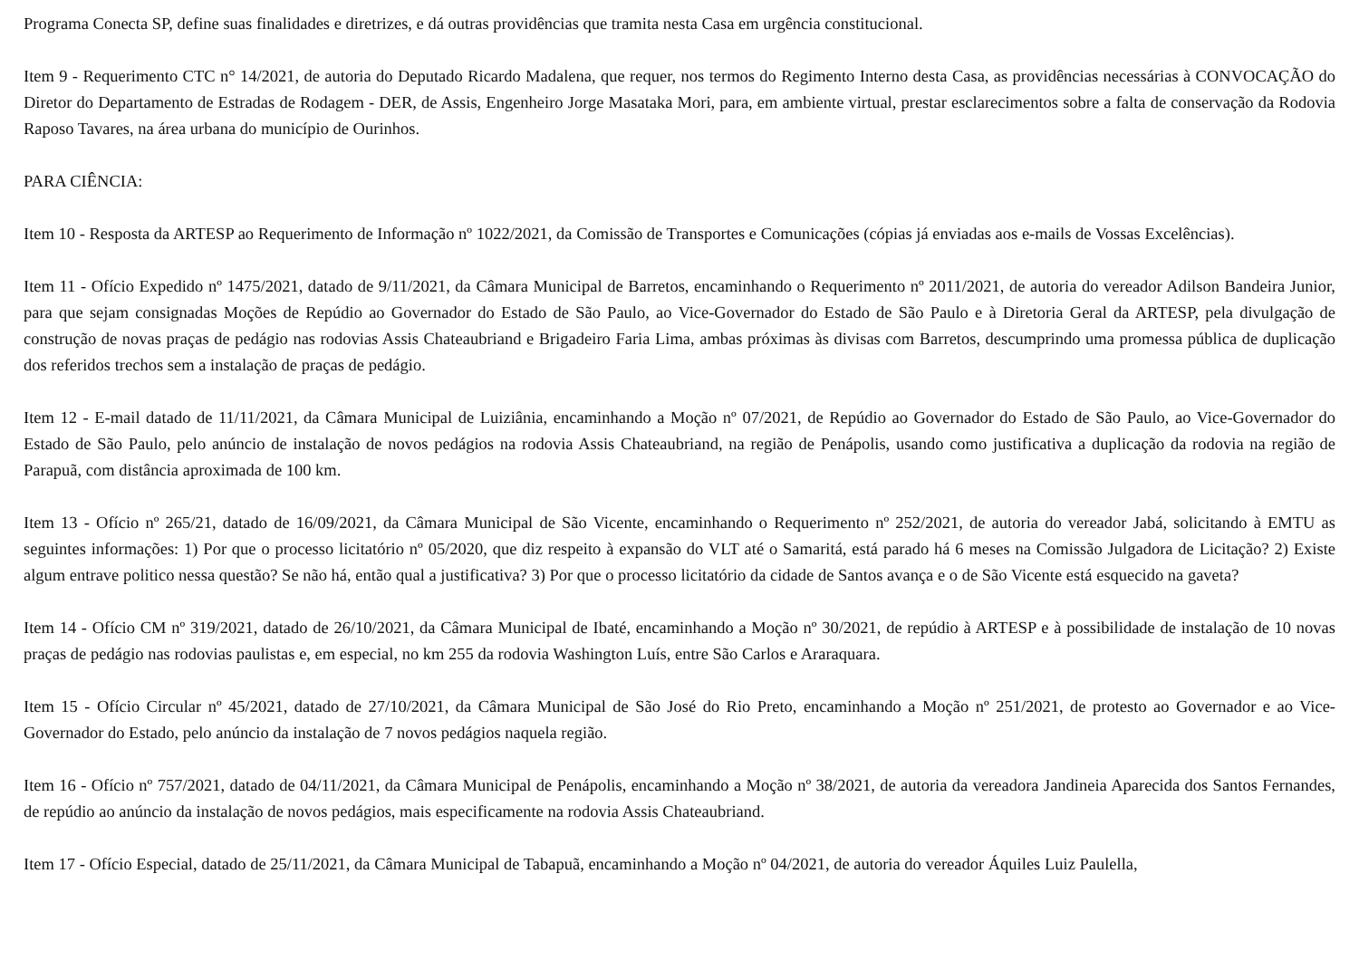Programa Conecta SP, define suas finalidades e diretrizes, e dá outras providências que tramita nesta Casa em urgência constitucional.
Item 9 - Requerimento CTC n° 14/2021, de autoria do Deputado Ricardo Madalena, que requer, nos termos do Regimento Interno desta Casa, as providências necessárias à CONVOCAÇÃO do Diretor do Departamento de Estradas de Rodagem - DER, de Assis, Engenheiro Jorge Masataka Mori, para, em ambiente virtual, prestar esclarecimentos sobre a falta de conservação da Rodovia Raposo Tavares, na área urbana do município de Ourinhos.
PARA CIÊNCIA:
Item 10 - Resposta da ARTESP ao Requerimento de Informação nº 1022/2021, da Comissão de Transportes e Comunicações (cópias já enviadas aos e-mails de Vossas Excelências).
Item 11 - Ofício Expedido nº 1475/2021, datado de 9/11/2021, da Câmara Municipal de Barretos, encaminhando o Requerimento nº 2011/2021, de autoria do vereador Adilson Bandeira Junior, para que sejam consignadas Moções de Repúdio ao Governador do Estado de São Paulo, ao Vice-Governador do Estado de São Paulo e à Diretoria Geral da ARTESP, pela divulgação de construção de novas praças de pedágio nas rodovias Assis Chateaubriand e Brigadeiro Faria Lima, ambas próximas às divisas com Barretos, descumprindo uma promessa pública de duplicação dos referidos trechos sem a instalação de praças de pedágio.
Item 12 - E-mail datado de 11/11/2021, da Câmara Municipal de Luiziânia, encaminhando a Moção nº 07/2021, de Repúdio ao Governador do Estado de São Paulo, ao Vice-Governador do Estado de São Paulo, pelo anúncio de instalação de novos pedágios na rodovia Assis Chateaubriand, na região de Penápolis, usando como justificativa a duplicação da rodovia na região de Parapuã, com distância aproximada de 100 km.
Item 13 - Ofício nº 265/21, datado de 16/09/2021, da Câmara Municipal de São Vicente, encaminhando o Requerimento nº 252/2021, de autoria do vereador Jabá, solicitando à EMTU as seguintes informações: 1) Por que o processo licitatório nº 05/2020, que diz respeito à expansão do VLT até o Samaritá, está parado há 6 meses na Comissão Julgadora de Licitação? 2) Existe algum entrave politico nessa questão? Se não há, então qual a justificativa? 3) Por que o processo licitatório da cidade de Santos avança e o de São Vicente está esquecido na gaveta?
Item 14 - Ofício CM nº 319/2021, datado de 26/10/2021, da Câmara Municipal de Ibaté, encaminhando a Moção nº 30/2021, de repúdio à ARTESP e à possibilidade de instalação de 10 novas praças de pedágio nas rodovias paulistas e, em especial, no km 255 da rodovia Washington Luís, entre São Carlos e Araraquara.
Item 15 - Ofício Circular nº 45/2021, datado de 27/10/2021, da Câmara Municipal de São José do Rio Preto, encaminhando a Moção nº 251/2021, de protesto ao Governador e ao Vice-Governador do Estado, pelo anúncio da instalação de 7 novos pedágios naquela região.
Item 16 - Ofício nº 757/2021, datado de 04/11/2021, da Câmara Municipal de Penápolis, encaminhando a Moção nº 38/2021, de autoria da vereadora Jandineia Aparecida dos Santos Fernandes, de repúdio ao anúncio da instalação de novos pedágios, mais especificamente na rodovia Assis Chateaubriand.
Item 17 - Ofício Especial, datado de 25/11/2021, da Câmara Municipal de Tabapuã, encaminhando a Moção nº 04/2021, de autoria do vereador Áquiles Luiz Paulella,